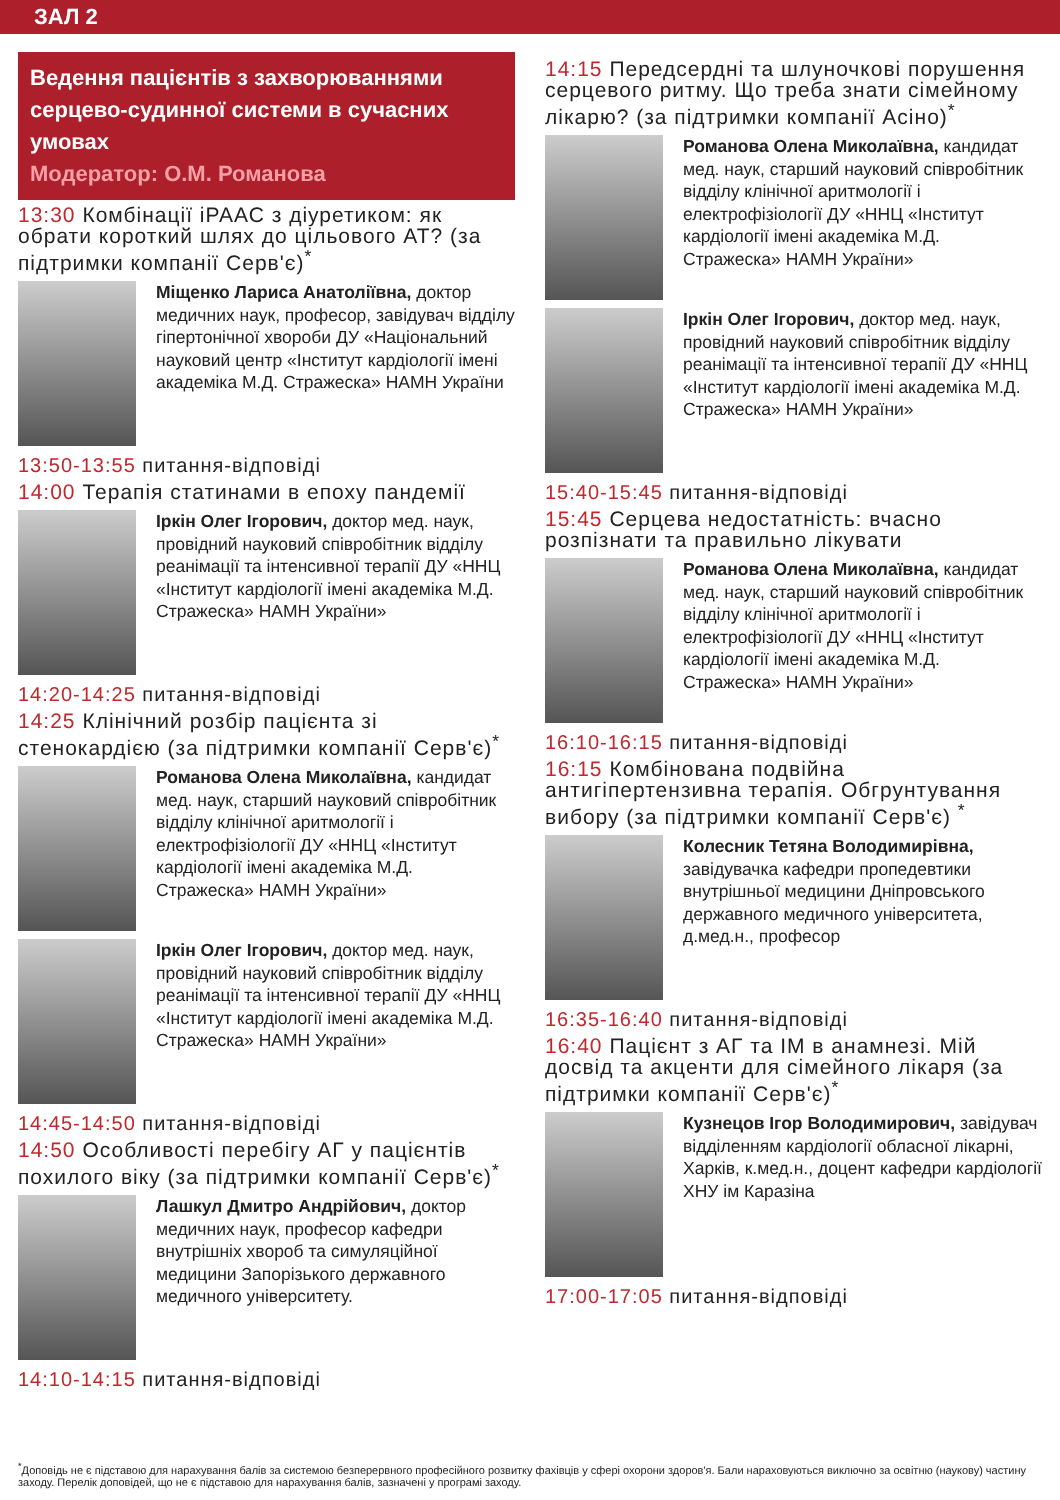ЗАЛ 2
Ведення пацієнтів з захворюваннями серцево-судинної системи в сучасних умовах
Модератор: О.М. Романова
13:30 Комбінації іРААС з діуретиком: як обрати короткий шлях до цільового АТ? (за підтримки компанії Серв'є)<sup>*</sup>
Міщенко Лариса Анатоліївна, доктор медичних наук, професор, завідувач відділу гіпертонічної хвороби ДУ «Національний науковий центр «Інститут кардіології імені академіка М.Д. Стражеска» НАМН України
13:50-13:55 питання-відповіді
14:00 Терапія статинами в епоху пандемії
Іркін Олег Ігорович, доктор мед. наук, провідний науковий співробітник відділу реанімації та інтенсивної терапії ДУ «ННЦ «Інститут кардіології імені академіка М.Д. Стражеска» НАМН України»
14:20-14:25 питання-відповіді
14:25 Клінічний розбір пацієнта зі стенокардією (за підтримки компанії Серв'є)<sup>*</sup>
Романова Олена Миколаївна, кандидат мед. наук, старший науковий співробітник відділу клінічної аритмології і електрофізіології ДУ «ННЦ «Інститут кардіології імені академіка М.Д. Стражеска» НАМН України»
Іркін Олег Ігорович, доктор мед. наук, провідний науковий співробітник відділу реанімації та інтенсивної терапії ДУ «ННЦ «Інститут кардіології імені академіка М.Д. Стражеска» НАМН України»
14:45-14:50 питання-відповіді
14:50 Особливості перебігу АГ у пацієнтів похилого віку (за підтримки компанії Серв'є)<sup>*</sup>
Лашкул Дмитро Андрійович, доктор медичних наук, професор кафедри внутрішніх хвороб та симуляційної медицини Запорізького державного медичного університету.
14:10-14:15 питання-відповіді
14:15 Передсердні та шлуночкові порушення серцевого ритму. Що треба знати сімейному лікарю? (за підтримки компанії Асіно)<sup>*</sup>
Романова Олена Миколаївна, кандидат мед. наук, старший науковий співробітник відділу клінічної аритмології і електрофізіології ДУ «ННЦ «Інститут кардіології імені академіка М.Д. Стражеска» НАМН України»
Іркін Олег Ігорович, доктор мед. наук, провідний науковий співробітник відділу реанімації та інтенсивної терапії ДУ «ННЦ «Інститут кардіології імені академіка М.Д. Стражеска» НАМН України»
15:40-15:45 питання-відповіді
15:45 Серцева недостатність: вчасно розпізнати та правильно лікувати
Романова Олена Миколаївна, кандидат мед. наук, старший науковий співробітник відділу клінічної аритмології і електрофізіології ДУ «ННЦ «Інститут кардіології імені академіка М.Д. Стражеска» НАМН України»
16:10-16:15 питання-відповіді
16:15 Комбінована подвійна антигіпертензивна терапія. Обгрунтування вибору (за підтримки компанії Серв'є) <sup>*</sup>
Колесник Тетяна Володимирівна, завідувачка кафедри пропедевтики внутрішньої медицини Дніпровського державного медичного університета, д.мед.н., професор
16:35-16:40 питання-відповіді
16:40 Пацієнт з АГ та ІМ в анамнезі. Мій досвід та акценти для сімейного лікаря (за підтримки компанії Серв'є)<sup>*</sup>
Кузнецов Ігор Володимирович, завідувач відділенням кардіології обласної лікарні, Харків, к.мед.н., доцент кафедри кардіології ХНУ ім Каразіна
17:00-17:05 питання-відповіді
<sup>*</sup> Доповідь не є підставою для нарахування балів за системою безперервного професійного розвитку фахівців у сфері охорони здоров'я. Бали нараховуються виключно за освітню (наукову) частину заходу. Перелік доповідей, що не є підставою для нарахування балів, зазначені у програмі заходу.